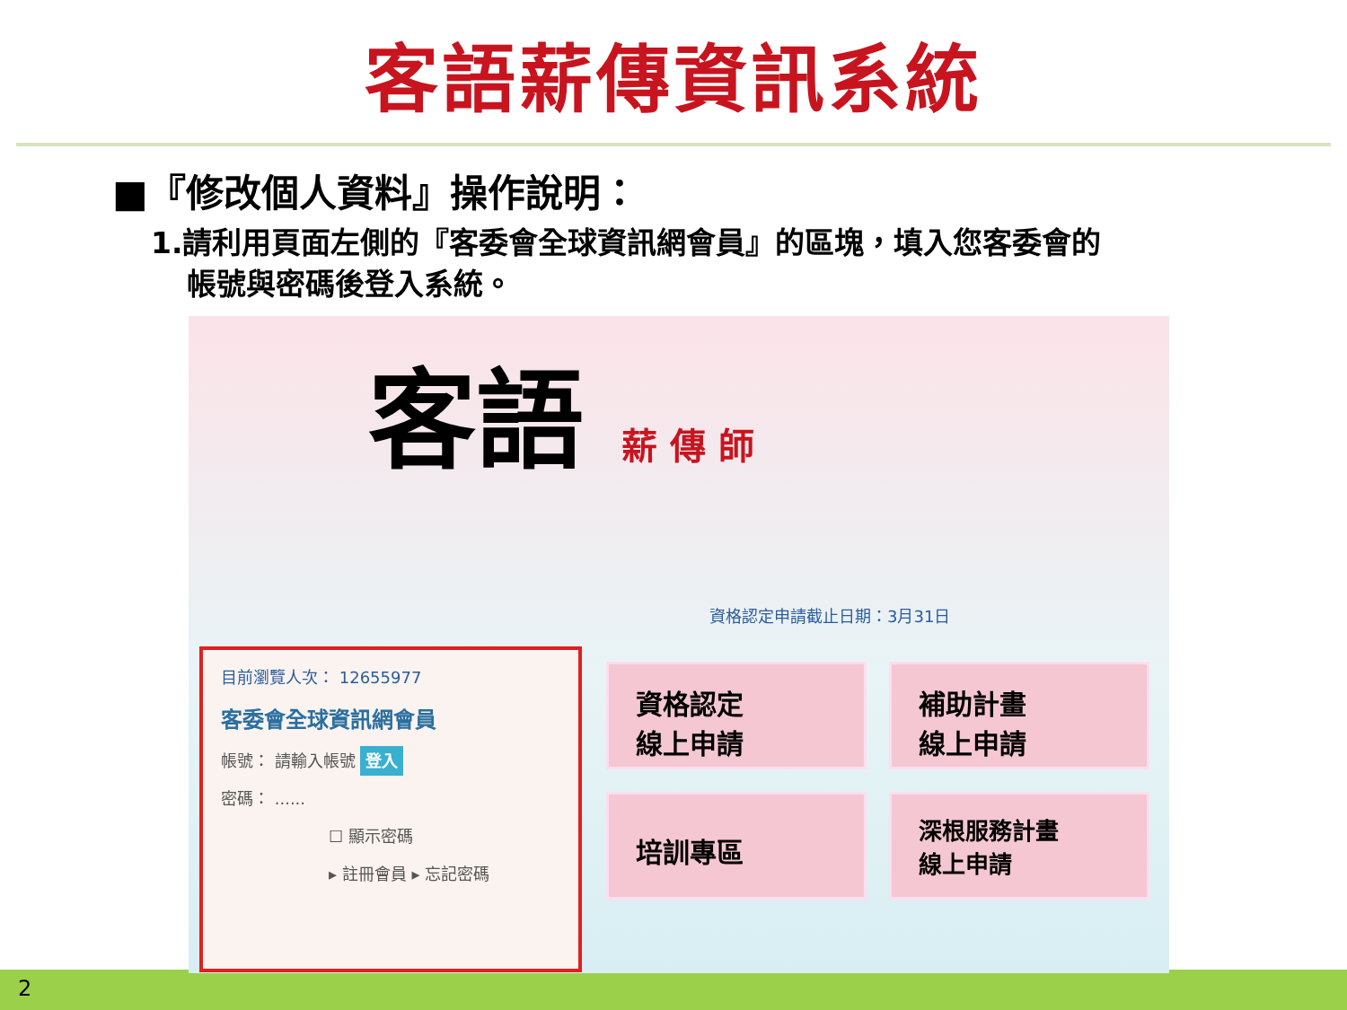客語薪傳資訊系統
■『修改個人資料』操作說明：
1.請利用頁面左側的『客委會全球資訊網會員』的區塊，填入您客委會的
帳號與密碼後登入系統。
客語 薪 傳 師
資格認定申請截止日期：3月31日
目前瀏覽人次： 12655977
客委會全球資訊網會員
帳號： 請輸入帳號 登入
密碼： ......
☐ 顯示密碼
▸ 註冊會員 ▸ 忘記密碼
資格認定
線上申請
補助計畫
線上申請
培訓專區
深根服務計畫
線上申請
2